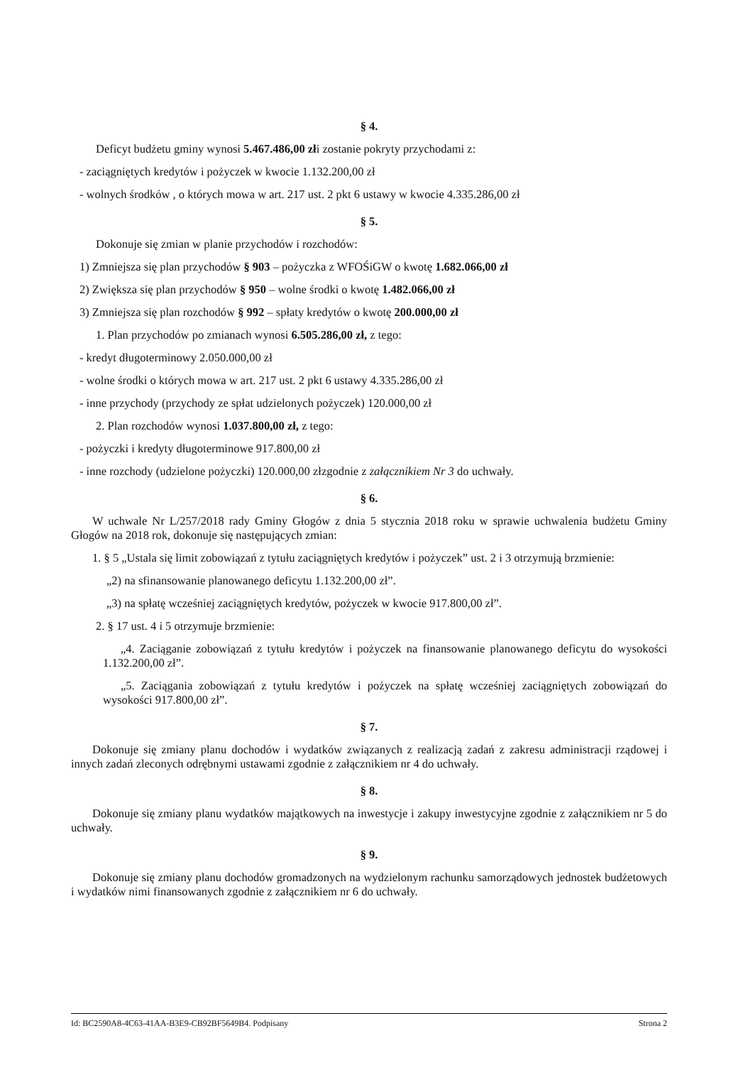§ 4.
Deficyt budżetu gminy wynosi 5.467.486,00 złi zostanie pokryty przychodami z:
- zaciągniętych kredytów i pożyczek w kwocie 1.132.200,00 zł
- wolnych środków , o których mowa w art. 217 ust. 2 pkt 6 ustawy w kwocie 4.335.286,00 zł
§ 5.
Dokonuje się zmian w planie przychodów i rozchodów:
1) Zmniejsza się plan przychodów § 903 – pożyczka z WFOŚiGW o kwotę 1.682.066,00 zł
2) Zwiększa się plan przychodów § 950 – wolne środki o kwotę 1.482.066,00 zł
3) Zmniejsza się plan rozchodów § 992 – spłaty kredytów o kwotę 200.000,00 zł
1. Plan przychodów po zmianach wynosi 6.505.286,00 zł, z tego:
- kredyt długoterminowy 2.050.000,00 zł
- wolne środki o których mowa w art. 217 ust. 2 pkt 6 ustawy 4.335.286,00 zł
- inne przychody (przychody ze spłat udzielonych pożyczek) 120.000,00 zł
2. Plan rozchodów wynosi 1.037.800,00 zł, z tego:
- pożyczki i kredyty długoterminowe 917.800,00 zł
- inne rozchody (udzielone pożyczki) 120.000,00 złzgodnie z załącznikiem Nr 3 do uchwały.
§ 6.
W uchwale Nr L/257/2018 rady Gminy Głogów z dnia 5 stycznia 2018 roku w sprawie uchwalenia budżetu Gminy Głogów na 2018 rok, dokonuje się następujących zmian:
1. § 5 „Ustala się limit zobowiązań z tytułu zaciągniętych kredytów i pożyczek” ust. 2 i 3 otrzymują brzmienie:
„2) na sfinansowanie planowanego deficytu 1.132.200,00 zł”.
„3) na spłatę wcześniej zaciągniętych kredytów, pożyczek w kwocie 917.800,00 zł”.
2. § 17 ust. 4 i 5 otrzymuje brzmienie:
„4. Zaciąganie zobowiązań z tytułu kredytów i pożyczek na finansowanie planowanego deficytu do wysokości 1.132.200,00 zł”.
„5. Zaciągania zobowiązań z tytułu kredytów i pożyczek na spłatę wcześniej zaciągniętych zobowiązań do wysokości 917.800,00 zł”.
§ 7.
Dokonuje się zmiany planu dochodów i wydatków związanych z realizacją zadań z zakresu administracji rządowej i innych zadań zleconych odrębnymi ustawami zgodnie z załącznikiem nr 4 do uchwały.
§ 8.
Dokonuje się zmiany planu wydatków majątkowych na inwestycje i zakupy inwestycyjne zgodnie z załącznikiem nr 5 do uchwały.
§ 9.
Dokonuje się zmiany planu dochodów gromadzonych na wydzielonym rachunku samorządowych jednostek budżetowych i wydatków nimi finansowanych zgodnie z załącznikiem nr 6 do uchwały.
Id: BC2590A8-4C63-41AA-B3E9-CB92BF5649B4. Podpisany Strona 2